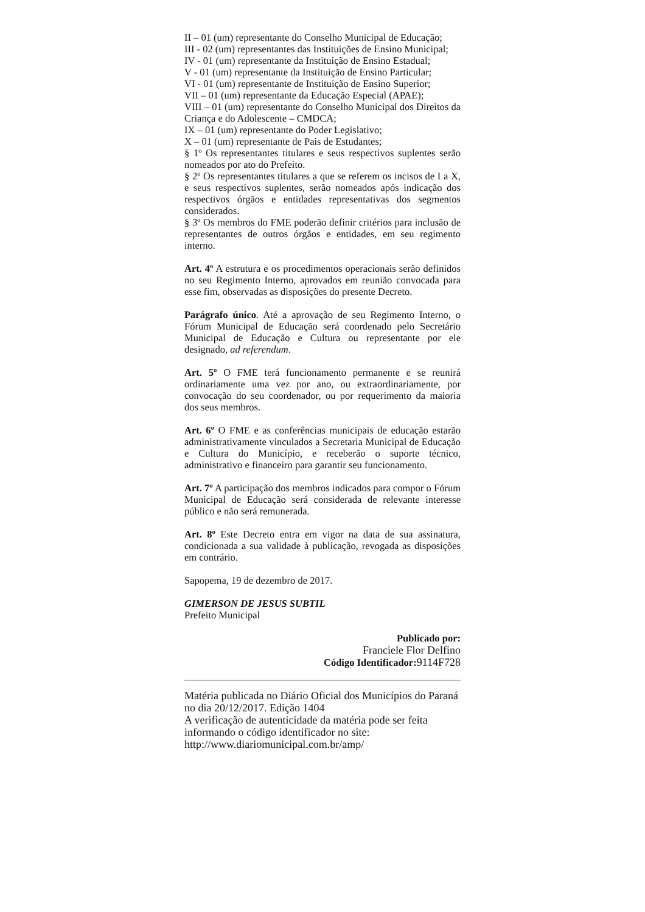II – 01 (um) representante do Conselho Municipal de Educação;
III - 02 (um) representantes das Instituições de Ensino Municipal;
IV - 01 (um) representante da Instituição de Ensino Estadual;
V - 01 (um) representante da Instituição de Ensino Particular;
VI - 01 (um) representante de Instituição de Ensino Superior;
VII – 01 (um) representante da Educação Especial (APAE);
VIII – 01 (um) representante do Conselho Municipal dos Direitos da Criança e do Adolescente – CMDCA;
IX – 01 (um) representante do Poder Legislativo;
X – 01 (um) representante de Pais de Estudantes;
§ 1º Os representantes titulares e seus respectivos suplentes serão nomeados por ato do Prefeito.
§ 2º Os representantes titulares a que se referem os incisos de I a X, e seus respectivos suplentes, serão nomeados após indicação dos respectivos órgãos e entidades representativas dos segmentos considerados.
§ 3º Os membros do FME poderão definir critérios para inclusão de representantes de outros órgãos e entidades, em seu regimento interno.
Art. 4º A estrutura e os procedimentos operacionais serão definidos no seu Regimento Interno, aprovados em reunião convocada para esse fim, observadas as disposições do presente Decreto.
Parágrafo único. Até a aprovação de seu Regimento Interno, o Fórum Municipal de Educação será coordenado pelo Secretário Municipal de Educação e Cultura ou representante por ele designado, ad referendum.
Art. 5º O FME terá funcionamento permanente e se reunirá ordinariamente uma vez por ano, ou extraordinariamente, por convocação do seu coordenador, ou por requerimento da maioria dos seus membros.
Art. 6º O FME e as conferências municipais de educação estarão administrativamente vinculados a Secretaria Municipal de Educação e Cultura do Município, e receberão o suporte técnico, administrativo e financeiro para garantir seu funcionamento.
Art. 7º A participação dos membros indicados para compor o Fórum Municipal de Educação será considerada de relevante interesse público e não será remunerada.
Art. 8º Este Decreto entra em vigor na data de sua assinatura, condicionada a sua validade à publicação, revogada as disposições em contrário.
Sapopema, 19 de dezembro de 2017.
GIMERSON DE JESUS SUBTIL
Prefeito Municipal
Publicado por:
Franciele Flor Delfino
Código Identificador: 9114F728
Matéria publicada no Diário Oficial dos Municípios do Paraná no dia 20/12/2017. Edição 1404
A verificação de autenticidade da matéria pode ser feita informando o código identificador no site:
http://www.diariomunicipal.com.br/amp/